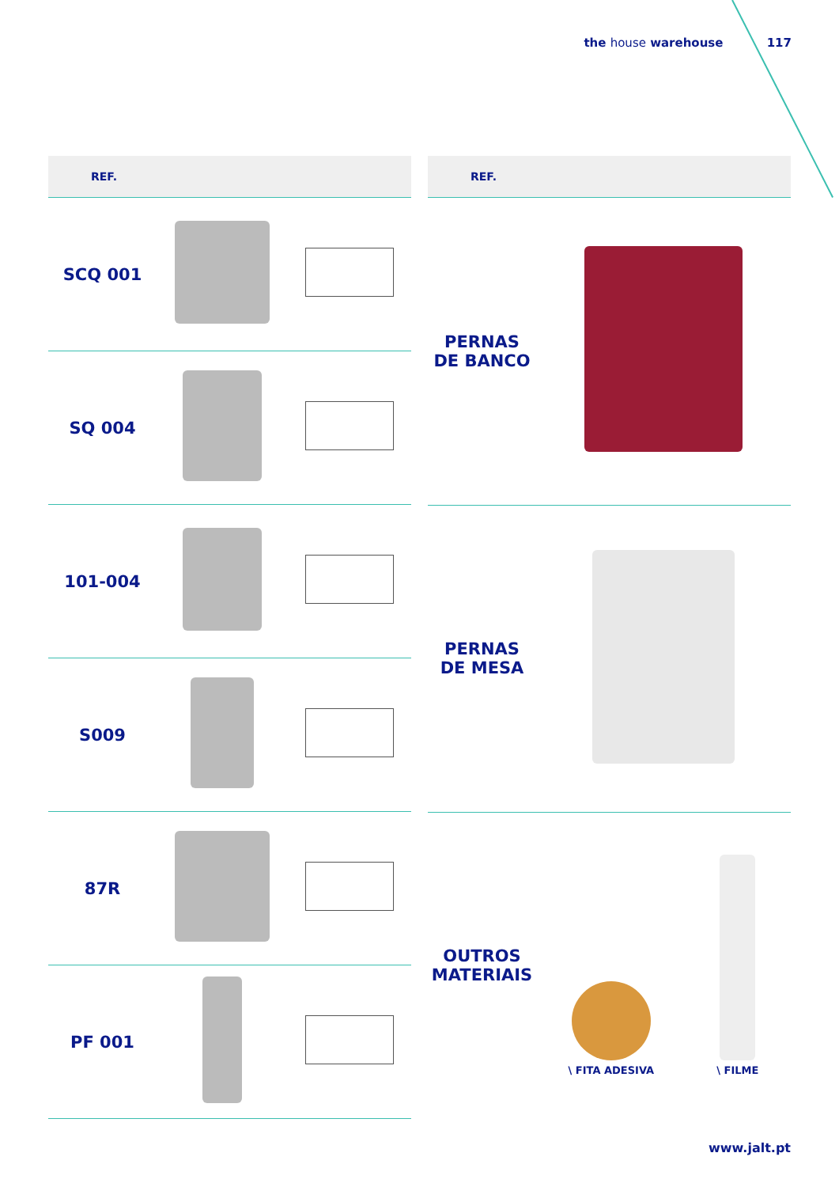the house warehouse 117
| REF. | | |
| --- | --- | --- |
| SCQ 001 | | |
| SQ 004 | | |
| 101-004 | | |
| S009 | | |
| 87R | | |
| PF 001 | | |
| REF. | |
| --- | --- |
| PERNAS DE BANCO | |
| PERNAS DE MESA | |
| OUTROS MATERIAIS | \ FITA ADESIVA \ FILME |
www.jalt.pt